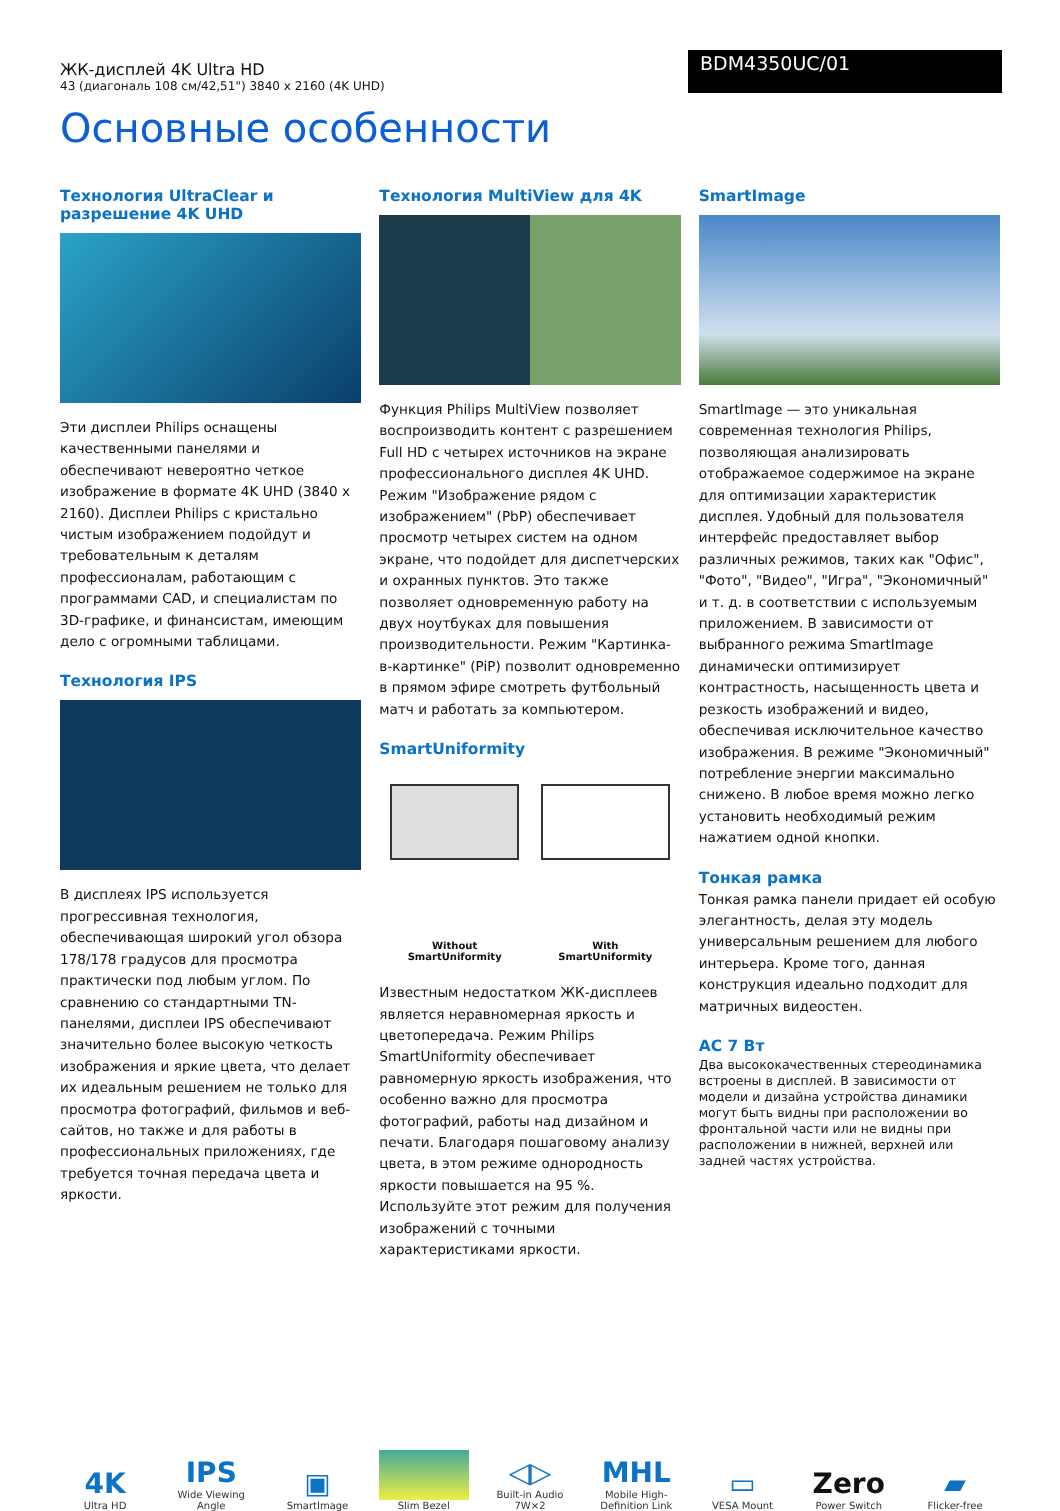ЖК-дисплей 4K Ultra HD
43 (диагональ 108 см/42,51") 3840 x 2160 (4K UHD)
BDM4350UC/01
Основные особенности
Технология UltraClear и разрешение 4K UHD
Эти дисплеи Philips оснащены качественными панелями и обеспечивают невероятно четкое изображение в формате 4K UHD (3840 x 2160). Дисплеи Philips с кристально чистым изображением подойдут и требовательным к деталям профессионалам, работающим с программами CAD, и специалистам по 3D-графике, и финансистам, имеющим дело с огромными таблицами.
Технология IPS
В дисплеях IPS используется прогрессивная технология, обеспечивающая широкий угол обзора 178/178 градусов для просмотра практически под любым углом. По сравнению со стандартными TN-панелями, дисплеи IPS обеспечивают значительно более высокую четкость изображения и яркие цвета, что делает их идеальным решением не только для просмотра фотографий, фильмов и веб-сайтов, но также и для работы в профессиональных приложениях, где требуется точная передача цвета и яркости.
Технология MultiView для 4K
Функция Philips MultiView позволяет воспроизводить контент с разрешением Full HD с четырех источников на экране профессионального дисплея 4K UHD. Режим "Изображение рядом с изображением" (PbP) обеспечивает просмотр четырех систем на одном экране, что подойдет для диспетчерских и охранных пунктов. Это также позволяет одновременную работу на двух ноутбуках для повышения производительности. Режим "Картинка-в-картинке" (PiP) позволит одновременно в прямом эфире смотреть футбольный матч и работать за компьютером.
SmartUniformity
Without
SmartUniformity
With
SmartUniformity
Известным недостатком ЖК-дисплеев является неравномерная яркость и цветопередача. Режим Philips SmartUniformity обеспечивает равномерную яркость изображения, что особенно важно для просмотра фотографий, работы над дизайном и печати. Благодаря пошаговому анализу цвета, в этом режиме однородность яркости повышается на 95 %. Используйте этот режим для получения изображений с точными характеристиками яркости.
SmartImage
SmartImage — это уникальная современная технология Philips, позволяющая анализировать отображаемое содержимое на экране для оптимизации характеристик дисплея. Удобный для пользователя интерфейс предоставляет выбор различных режимов, таких как "Офис", "Фото", "Видео", "Игра", "Экономичный" и т. д. в соответствии с используемым приложением. В зависимости от выбранного режима SmartImage динамически оптимизирует контрастность, насыщенность цвета и резкость изображений и видео, обеспечивая исключительное качество изображения. В режиме "Экономичный" потребление энергии максимально снижено. В любое время можно легко установить необходимый режим нажатием одной кнопки.
Тонкая рамка
Тонкая рамка панели придает ей особую элегантность, делая эту модель универсальным решением для любого интерьера. Кроме того, данная конструкция идеально подходит для матричных видеостен.
AC 7 Вт
Два высококачественных стереодинамика встроены в дисплей. В зависимости от модели и дизайна устройства динамики могут быть видны при расположении во фронтальной части или не видны при расположении в нижней, верхней или задней частях устройства.
4K
Ultra HD
IPS
Wide Viewing Angle
▣
SmartImage
Slim Bezel
◁▷
Built-in Audio 7W×2
MHL
Mobile High-Definition Link
▭
VESA Mount
Zero
Power Switch
▰
Flicker-free